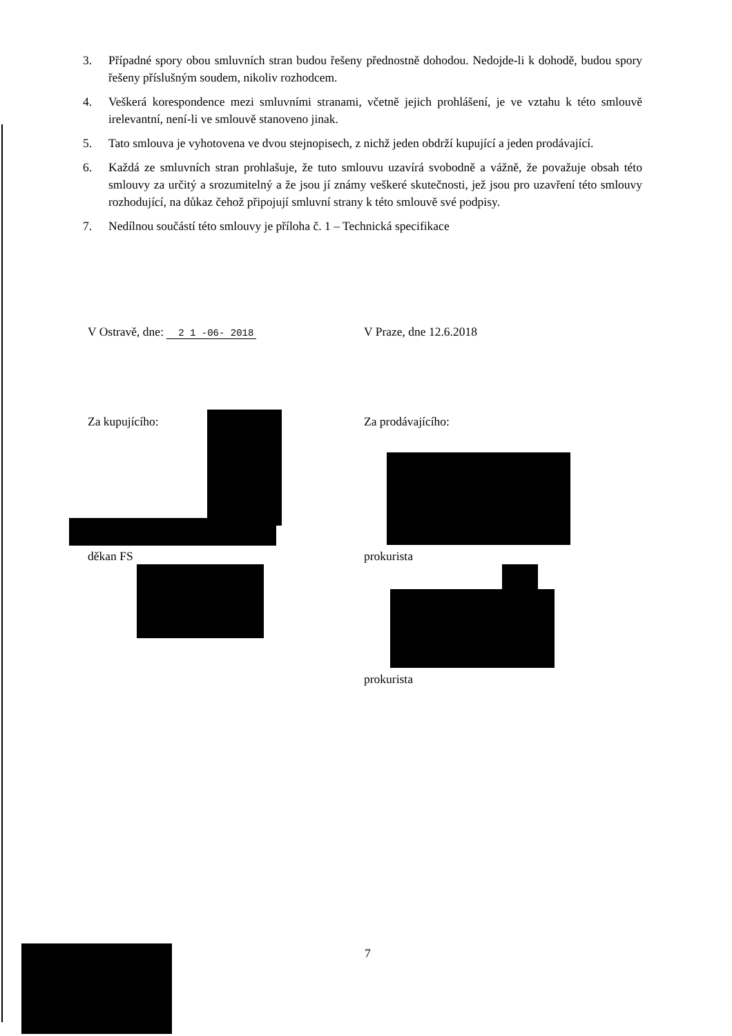3. Případné spory obou smluvních stran budou řešeny přednostně dohodou. Nedojde-li k dohodě, budou spory řešeny příslušným soudem, nikoliv rozhodcem.
4. Veškerá korespondence mezi smluvními stranami, včetně jejich prohlášení, je ve vztahu k této smlouvě irelevantní, není-li ve smlouvě stanoveno jinak.
5. Tato smlouva je vyhotovena ve dvou stejnopisech, z nichž jeden obdrží kupující a jeden prodávající.
6. Každá ze smluvních stran prohlašuje, že tuto smlouvu uzavírá svobodně a vážně, že považuje obsah této smlouvy za určitý a srozumitelný a že jsou jí známy veškeré skutečnosti, jež jsou pro uzavření této smlouvy rozhodující, na důkaz čehož připojují smluvní strany k této smlouvě své podpisy.
7. Nedílnou součástí této smlouvy je příloha č. 1 – Technická specifikace
V Ostravě, dne: 2 1 -06- 2018
V Praze, dne 12.6.2018
Za kupujícího: Za prodávajícího:
děkan FS prokurista
prokurista
7